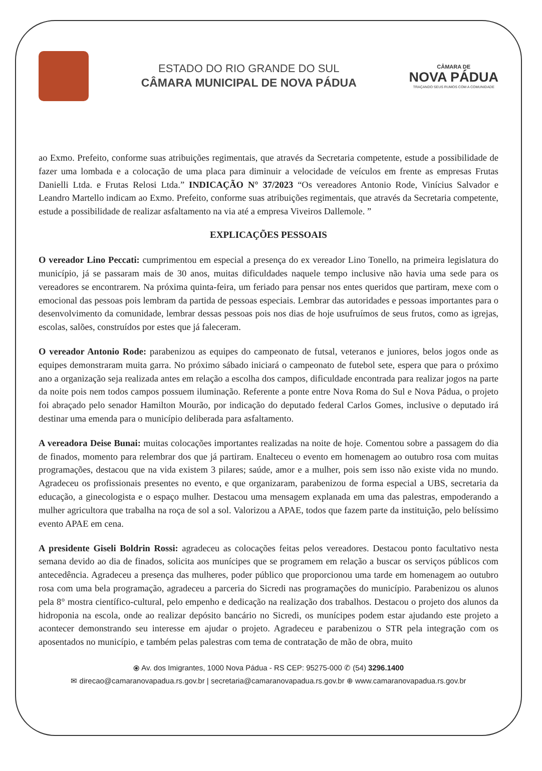ESTADO DO RIO GRANDE DO SUL
CÂMARA MUNICIPAL DE NOVA PÁDUA
CÂMARA DE
NOVA PÁDUA
TRAÇANDO SEUS RUMOS COM A COMUNIDADE
ao Exmo. Prefeito, conforme suas atribuições regimentais, que através da Secretaria competente, estude a possibilidade de fazer uma lombada e a colocação de uma placa para diminuir a velocidade de veículos em frente as empresas Frutas Danielli Ltda. e Frutas Relosi Ltda.” INDICAÇÃO N° 37/2023 “Os vereadores Antonio Rode, Vinícius Salvador e Leandro Martello indicam ao Exmo. Prefeito, conforme suas atribuições regimentais, que através da Secretaria competente, estude a possibilidade de realizar asfaltamento na via até a empresa Viveiros Dallemole. ”
EXPLICAÇÕES PESSOAIS
O vereador Lino Peccati: cumprimentou em especial a presença do ex vereador Lino Tonello, na primeira legislatura do município, já se passaram mais de 30 anos, muitas dificuldades naquele tempo inclusive não havia uma sede para os vereadores se encontrarem. Na próxima quinta-feira, um feriado para pensar nos entes queridos que partiram, mexe com o emocional das pessoas pois lembram da partida de pessoas especiais. Lembrar das autoridades e pessoas importantes para o desenvolvimento da comunidade, lembrar dessas pessoas pois nos dias de hoje usufruímos de seus frutos, como as igrejas, escolas, salões, construídos por estes que já faleceram.
O vereador Antonio Rode: parabenizou as equipes do campeonato de futsal, veteranos e juniores, belos jogos onde as equipes demonstraram muita garra. No próximo sábado iniciará o campeonato de futebol sete, espera que para o próximo ano a organização seja realizada antes em relação a escolha dos campos, dificuldade encontrada para realizar jogos na parte da noite pois nem todos campos possuem iluminação. Referente a ponte entre Nova Roma do Sul e Nova Pádua, o projeto foi abraçado pelo senador Hamilton Mourão, por indicação do deputado federal Carlos Gomes, inclusive o deputado irá destinar uma emenda para o município deliberada para asfaltamento.
A vereadora Deise Bunai: muitas colocações importantes realizadas na noite de hoje. Comentou sobre a passagem do dia de finados, momento para relembrar dos que já partiram. Enalteceu o evento em homenagem ao outubro rosa com muitas programações, destacou que na vida existem 3 pilares; saúde, amor e a mulher, pois sem isso não existe vida no mundo. Agradeceu os profissionais presentes no evento, e que organizaram, parabenizou de forma especial a UBS, secretaria da educação, a ginecologista e o espaço mulher. Destacou uma mensagem explanada em uma das palestras, empoderando a mulher agricultora que trabalha na roça de sol a sol. Valorizou a APAE, todos que fazem parte da instituição, pelo belíssimo evento APAE em cena.
A presidente Giseli Boldrin Rossi: agradeceu as colocações feitas pelos vereadores. Destacou ponto facultativo nesta semana devido ao dia de finados, solicita aos munícipes que se programem em relação a buscar os serviços públicos com antecedência. Agradeceu a presença das mulheres, poder público que proporcionou uma tarde em homenagem ao outubro rosa com uma bela programação, agradeceu a parceria do Sicredi nas programações do município. Parabenizou os alunos pela 8° mostra científico-cultural, pelo empenho e dedicação na realização dos trabalhos. Destacou o projeto dos alunos da hidroponia na escola, onde ao realizar depósito bancário no Sicredi, os munícipes podem estar ajudando este projeto a acontecer demonstrando seu interesse em ajudar o projeto. Agradeceu e parabenizou o STR pela integração com os aposentados no município, e também pelas palestras com tema de contratação de mão de obra, muito
⦿ Av. dos Imigrantes, 1000 Nova Pádua - RS CEP: 95275-000 ✆ (54) 3296.1400
✉ direcao@camaranovapadua.rs.gov.br | secretaria@camaranovapadua.rs.gov.br ⊕ www.camaranovapadua.rs.gov.br